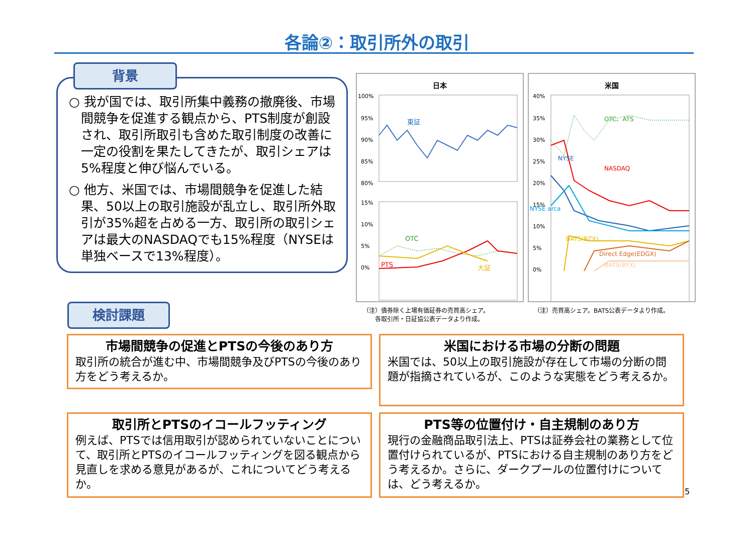各論②：取引所外の取引
○ 我が国では、取引所集中義務の撤廃後、市場間競争を促進する観点から、PTS制度が創設され、取引所取引も含めた取引制度の改善に一定の役割を果たしてきたが、取引シェアは5%程度と伸び悩んでいる。
○ 他方、米国では、市場間競争を促進した結果、50以上の取引施設が乱立し、取引所外取引が35%超を占める一方、取引所の取引シェアは最大のNASDAQでも15%程度（NYSEは単独ベースで13%程度）。
背景
日本
100%
95%
90%
85%
80%
15%
10%
5%
0%
東証
OTC
PTS
大証
米国
40%
35%
30%
25%
20%
15%
10%
5%
0%
OTC、ATS
NYSE
NASDAQ
NYSE arca
BATS(BZX)
Direct Edge(EDGX)
BATS(BYX)
（注）債券除く上場有価証券の売買高シェア。
　　各取引所・日証協公表データより作成。
（注）売買高シェア。BATS公表データより作成。
検討課題
市場間競争の促進とPTSの今後のあり方
取引所の統合が進む中、市場間競争及びPTSの今後のあり方をどう考えるか。
米国における市場の分断の問題
米国では、50以上の取引施設が存在して市場の分断の問題が指摘されているが、このような実態をどう考えるか。
取引所とPTSのイコールフッティング
例えば、PTSでは信用取引が認められていないことについて、取引所とPTSのイコールフッティングを図る観点から見直しを求める意見があるが、これについてどう考えるか。
PTS等の位置付け・自主規制のあり方
現行の金融商品取引法上、PTSは証券会社の業務として位置付けられているが、PTSにおける自主規制のあり方をどう考えるか。さらに、ダークプールの位置付けについては、どう考えるか。
5